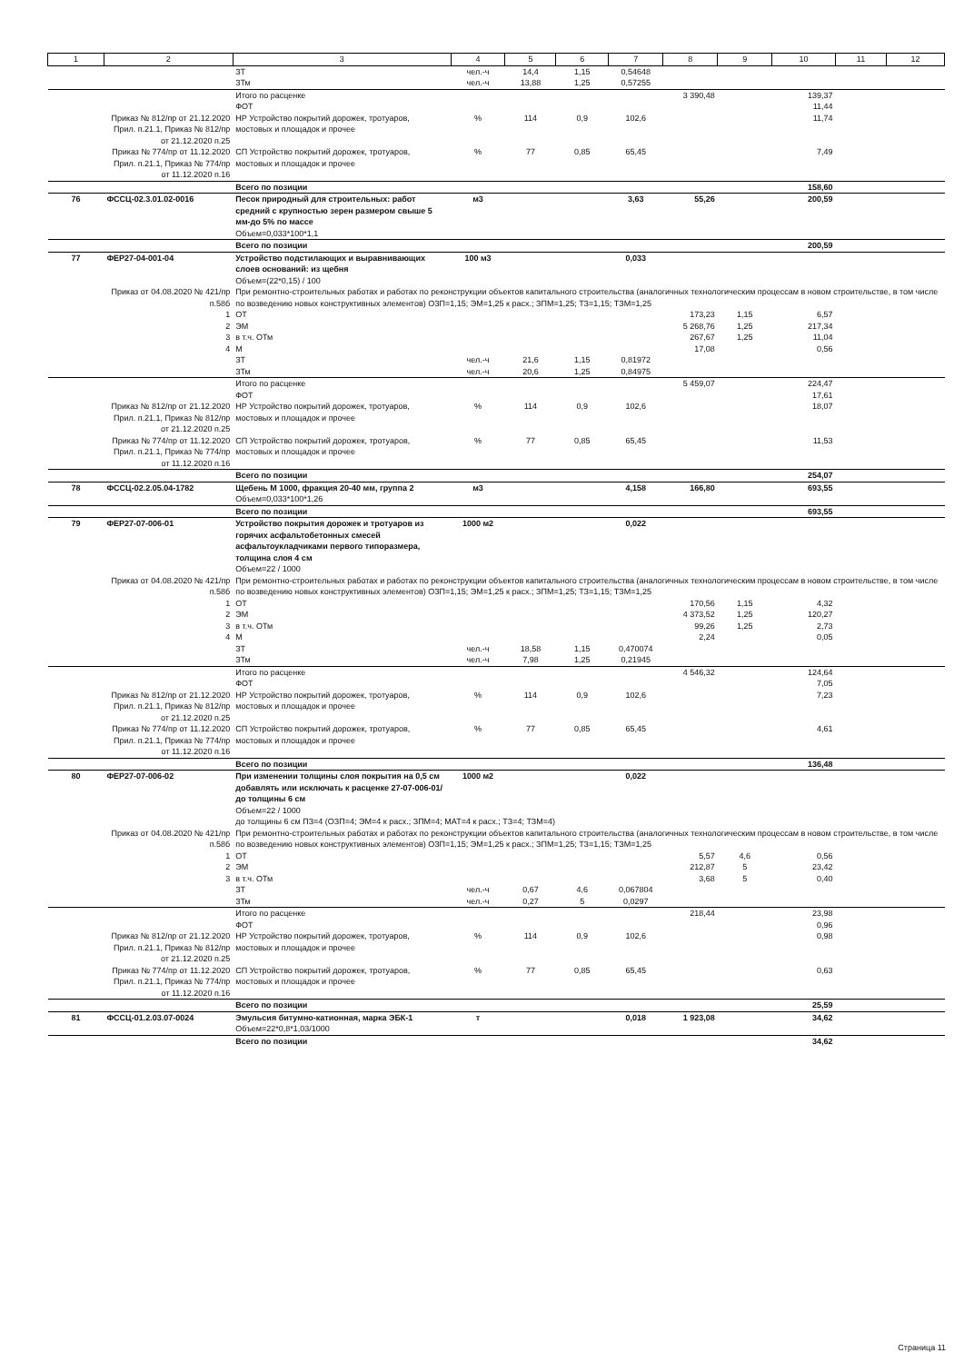| 1 | 2 | 3 | 4 | 5 | 6 | 7 | 8 | 9 | 10 | 11 | 12 |
| --- | --- | --- | --- | --- | --- | --- | --- | --- | --- | --- | --- |
| | | ЗТ | чел.-ч | 14,4 | 1,15 | 0,54648 | | | | | |
| | | ЗТм | чел.-ч | 13,88 | 1,25 | 0,57255 | | | | | |
| | | Итого по расценке | | | | | 3 390,48 | | 139,37 | | |
| | | ФОТ | | | | | | | 11,44 | | |
| | Приказ № 812/пр от 21.12.2020 Прил. п.21.1, Приказ № 812/пр от 21.12.2020 п.25 | НР Устройство покрытий дорожек, тротуаров, мостовых и площадок и прочее | % | 114 | 0,9 | 102,6 | | | 11,74 | | |
| | Приказ № 774/пр от 11.12.2020 Прил. п.21.1, Приказ № 774/пр от 11.12.2020 п.16 | СП Устройство покрытий дорожек, тротуаров, мостовых и площадок и прочее | % | 77 | 0,85 | 65,45 | | | 7,49 | | |
| | | Всего по позиции | | | | | | | 158,60 | | |
| 76 | ФССЦ-02.3.01.02-0016 | Песок природный для строительных: работ средний с крупностью зерен размером свыше 5 мм-до 5% по массе | м3 | | | 3,63 | 55,26 | | 200,59 | | |
| | | Объем=0,033*100*1,1 | | | | | | | | | |
| | | Всего по позиции | | | | | | | 200,59 | | |
| 77 | ФЕР27-04-001-04 | Устройство подстилающих и выравнивающих слоев оснований: из щебня | 100 м3 | | | 0,033 | | | | | |
| | | Объем=(22*0,15) / 100 | | | | | | | | | |
| | Приказ от 04.08.2020 № 421/пр п.58б | При ремонтно-строительных работах и работах по реконструкции объектов капитального строительства (аналогичных технологическим процессам в новом строительстве, в том числе по возведению новых конструктивных элементов) ОЗП=1,15; ЭМ=1,25 к расх.; ЗПМ=1,25; ТЗ=1,15; ТЗМ=1,25 | | | | | | | | | |
| | 1 | ОТ | | | | | 173,23 | 1,15 | 6,57 | | |
| | 2 | ЭМ | | | | | 5 268,76 | 1,25 | 217,34 | | |
| | 3 | в т.ч. ОТм | | | | | 267,67 | 1,25 | 11,04 | | |
| | 4 | М | | | | | 17,08 | | 0,56 | | |
| | | ЗТ | чел.-ч | 21,6 | 1,15 | 0,81972 | | | | | |
| | | ЗТм | чел.-ч | 20,6 | 1,25 | 0,84975 | | | | | |
| | | Итого по расценке | | | | | 5 459,07 | | 224,47 | | |
| | | ФОТ | | | | | | | 17,61 | | |
| | Приказ № 812/пр от 21.12.2020 Прил. п.21.1, Приказ № 812/пр от 21.12.2020 п.25 | НР Устройство покрытий дорожек, тротуаров, мостовых и площадок и прочее | % | 114 | 0,9 | 102,6 | | | 18,07 | | |
| | Приказ № 774/пр от 11.12.2020 Прил. п.21.1, Приказ № 774/пр от 11.12.2020 п.16 | СП Устройство покрытий дорожек, тротуаров, мостовых и площадок и прочее | % | 77 | 0,85 | 65,45 | | | 11,53 | | |
| | | Всего по позиции | | | | | | | 254,07 | | |
| 78 | ФССЦ-02.2.05.04-1782 | Щебень М 1000, фракция 20-40 мм, группа 2 | м3 | | | 4,158 | 166,80 | | 693,55 | | |
| | | Объем=0,033*100*1,26 | | | | | | | | | |
| | | Всего по позиции | | | | | | | 693,55 | | |
| 79 | ФЕР27-07-006-01 | Устройство покрытия дорожек и тротуаров из горячих асфальтобетонных смесей асфальтоукладчиками первого типоразмера, толщина слоя 4 см | 1000 м2 | | | 0,022 | | | | | |
| | | Объем=22 / 1000 | | | | | | | | | |
| | Приказ от 04.08.2020 № 421/пр п.58б | При ремонтно-строительных работах и работах по реконструкции объектов капитального строительства (аналогичных технологическим процессам в новом строительстве, в том числе по возведению новых конструктивных элементов) ОЗП=1,15; ЭМ=1,25 к расх.; ЗПМ=1,25; ТЗ=1,15; ТЗМ=1,25 | | | | | | | | | |
| | 1 | ОТ | | | | | 170,56 | 1,15 | 4,32 | | |
| | 2 | ЭМ | | | | | 4 373,52 | 1,25 | 120,27 | | |
| | 3 | в т.ч. ОТм | | | | | 99,26 | 1,25 | 2,73 | | |
| | 4 | М | | | | | 2,24 | | 0,05 | | |
| | | ЗТ | чел.-ч | 18,58 | 1,15 | 0,470074 | | | | | |
| | | ЗТм | чел.-ч | 7,98 | 1,25 | 0,21945 | | | | | |
| | | Итого по расценке | | | | | 4 546,32 | | 124,64 | | |
| | | ФОТ | | | | | | | 7,05 | | |
| | Приказ № 812/пр от 21.12.2020 Прил. п.21.1, Приказ № 812/пр от 21.12.2020 п.25 | НР Устройство покрытий дорожек, тротуаров, мостовых и площадок и прочее | % | 114 | 0,9 | 102,6 | | | 7,23 | | |
| | Приказ № 774/пр от 11.12.2020 Прил. п.21.1, Приказ № 774/пр от 11.12.2020 п.16 | СП Устройство покрытий дорожек, тротуаров, мостовых и площадок и прочее | % | 77 | 0,85 | 65,45 | | | 4,61 | | |
| | | Всего по позиции | | | | | | | 136,48 | | |
| 80 | ФЕР27-07-006-02 | При изменении толщины слоя покрытия на 0,5 см добавлять или исключать к расценке 27-07-006-01/ до толщины 6 см | 1000 м2 | | | 0,022 | | | | | |
| | | Объем=22 / 1000 | | | | | | | | | |
| | | до толщины 6 см ПЗ=4 (ОЗП=4; ЭМ=4 к расх.; ЗПМ=4; МАТ=4 к расх.; ТЗ=4; ТЗМ=4) | | | | | | | | | |
| | Приказ от 04.08.2020 № 421/пр п.58б | При ремонтно-строительных работах и работах по реконструкции объектов капитального строительства (аналогичных технологическим процессам в новом строительстве, в том числе по возведению новых конструктивных элементов) ОЗП=1,15; ЭМ=1,25 к расх.; ЗПМ=1,25; ТЗ=1,15; ТЗМ=1,25 | | | | | | | | | |
| | 1 | ОТ | | | | | 5,57 | 4,6 | 0,56 | | |
| | 2 | ЭМ | | | | | 212,87 | 5 | 23,42 | | |
| | 3 | в т.ч. ОТм | | | | | 3,68 | 5 | 0,40 | | |
| | | ЗТ | чел.-ч | 0,67 | 4,6 | 0,067804 | | | | | |
| | | ЗТм | чел.-ч | 0,27 | 5 | 0,0297 | | | | | |
| | | Итого по расценке | | | | | 218,44 | | 23,98 | | |
| | | ФОТ | | | | | | | 0,96 | | |
| | Приказ № 812/пр от 21.12.2020 Прил. п.21.1, Приказ № 812/пр от 21.12.2020 п.25 | НР Устройство покрытий дорожек, тротуаров, мостовых и площадок и прочее | % | 114 | 0,9 | 102,6 | | | 0,98 | | |
| | Приказ № 774/пр от 11.12.2020 Прил. п.21.1, Приказ № 774/пр от 11.12.2020 п.16 | СП Устройство покрытий дорожек, тротуаров, мостовых и площадок и прочее | % | 77 | 0,85 | 65,45 | | | 0,63 | | |
| | | Всего по позиции | | | | | | | 25,59 | | |
| 81 | ФССЦ-01.2.03.07-0024 | Эмульсия битумно-катионная, марка ЭБК-1 | т | | | 0,018 | 1 923,08 | | 34,62 | | |
| | | Объем=22*0,8*1,03/1000 | | | | | | | | | |
| | | Всего по позиции | | | | | | | 34,62 | | |
Страница 11